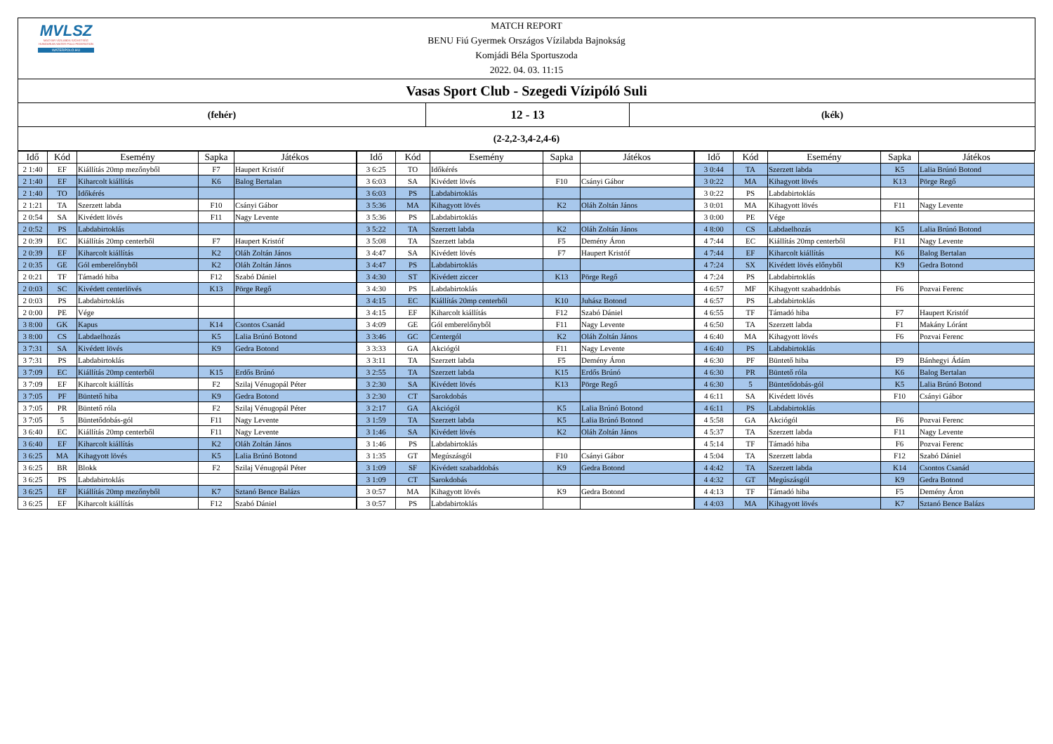MVLSZ
MAGYAR VÍZILABDA SZÖVETSÉG
HUNGARIAN WATER POLO FEDERATION
WATERPOLO.HU
MATCH REPORT
BENU Fiú Gyermek Országos Vízilabda Bajnokság
Komjádi Béla Sportuszoda
2022. 04. 03. 11:15
Vasas Sport Club - Szegedi Vízipóló Suli
(fehér)
12 - 13
(kék)
(2-2,2-3,4-2,4-6)
| Idő | Kód | Esemény | Sapka | Játékos | Idő | Kód | Esemény | Sapka | Játékos | Idő | Kód | Esemény | Sapka | Játékos |
| --- | --- | --- | --- | --- | --- | --- | --- | --- | --- | --- | --- | --- | --- | --- |
| 2 1:40 | EF | Kiállítás 20mp mezőnyből | F7 | Haupert Kristóf | 3 6:25 | TO | Időkérés | | | 3 0:44 | TA | Szerzett labda | K5 | Lalia Brúnó Botond |
| 2 1:40 | EF | Kiharcolt kiállítás | K6 | Balog Bertalan | 3 6:03 | SA | Kivédett lövés | F10 | Csányi Gábor | 3 0:22 | MA | Kihagyott lövés | K13 | Pörge Regő |
| 2 1:40 | TO | Időkérés | | | 3 6:03 | PS | Labdabirtoklás | | | 3 0:22 | PS | Labdabirtoklás | | |
| 2 1:21 | TA | Szerzett labda | F10 | Csányi Gábor | 3 5:36 | MA | Kihagyott lövés | K2 | Oláh Zoltán János | 3 0:01 | MA | Kihagyott lövés | F11 | Nagy Levente |
| 2 0:54 | SA | Kivédett lövés | F11 | Nagy Levente | 3 5:36 | PS | Labdabirtoklás | | | 3 0:00 | PE | Vége | | |
| 2 0:52 | PS | Labdabirtoklás | | | 3 5:22 | TA | Szerzett labda | K2 | Oláh Zoltán János | 4 8:00 | CS | Labdaelhozás | K5 | Lalia Brúnó Botond |
| 2 0:39 | EC | Kiállítás 20mp centerből | F7 | Haupert Kristóf | 3 5:08 | TA | Szerzett labda | F5 | Demény Áron | 4 7:44 | EC | Kiállítás 20mp centerből | F11 | Nagy Levente |
| 2 0:39 | EF | Kiharcolt kiállítás | K2 | Oláh Zoltán János | 3 4:47 | SA | Kivédett lövés | F7 | Haupert Kristóf | 4 7:44 | EF | Kiharcolt kiállítás | K6 | Balog Bertalan |
| 2 0:35 | GE | Gól emberelőnyből | K2 | Oláh Zoltán János | 3 4:47 | PS | Labdabirtoklás | | | 4 7:24 | SX | Kivédett lövés előnyből | K9 | Gedra Botond |
| 2 0:21 | TF | Támadó hiba | F12 | Szabó Dániel | 3 4:30 | ST | Kivédett ziccer | K13 | Pörge Regő | 4 7:24 | PS | Labdabirtoklás | | |
| 2 0:03 | SC | Kivédett centerlövés | K13 | Pörge Regő | 3 4:30 | PS | Labdabirtoklás | | | 4 6:57 | MF | Kihagyott szabaddobás | F6 | Pozvai Ferenc |
| 2 0:03 | PS | Labdabirtoklás | | | 3 4:15 | EC | Kiállítás 20mp centerből | K10 | Juhász Botond | 4 6:57 | PS | Labdabirtoklás | | |
| 2 0:00 | PE | Vége | | | 3 4:15 | EF | Kiharcolt kiállítás | F12 | Szabó Dániel | 4 6:55 | TF | Támadó hiba | F7 | Haupert Kristóf |
| 3 8:00 | GK | Kapus | K14 | Csontos Csanád | 3 4:09 | GE | Gól emberelőnyből | F11 | Nagy Levente | 4 6:50 | TA | Szerzett labda | F1 | Makány Lóránt |
| 3 8:00 | CS | Labdaelhozás | K5 | Lalia Brúnó Botond | 3 3:46 | GC | Centergól | K2 | Oláh Zoltán János | 4 6:40 | MA | Kihagyott lövés | F6 | Pozvai Ferenc |
| 3 7:31 | SA | Kivédett lövés | K9 | Gedra Botond | 3 3:33 | GA | Akciógól | F11 | Nagy Levente | 4 6:40 | PS | Labdabirtoklás | | |
| 3 7:31 | PS | Labdabirtoklás | | | 3 3:11 | TA | Szerzett labda | F5 | Demény Áron | 4 6:30 | PF | Büntető hiba | F9 | Bánhegyi Ádám |
| 3 7:09 | EC | Kiállítás 20mp centerből | K15 | Erdős Brúnó | 3 2:55 | TA | Szerzett labda | K15 | Erdős Brúnó | 4 6:30 | PR | Büntető róla | K6 | Balog Bertalan |
| 3 7:09 | EF | Kiharcolt kiállítás | F2 | Szilaj Vénugopál Péter | 3 2:30 | SA | Kivédett lövés | K13 | Pörge Regő | 4 6:30 | 5 | Büntetődobás-gól | K5 | Lalia Brúnó Botond |
| 3 7:05 | PF | Büntető hiba | K9 | Gedra Botond | 3 2:30 | CT | Sarokdobás | | | 4 6:11 | SA | Kivédett lövés | F10 | Csányi Gábor |
| 3 7:05 | PR | Büntető róla | F2 | Szilaj Vénugopál Péter | 3 2:17 | GA | Akciógól | K5 | Lalia Brúnó Botond | 4 6:11 | PS | Labdabirtoklás | | |
| 3 7:05 | 5 | Büntetődobás-gól | F11 | Nagy Levente | 3 1:59 | TA | Szerzett labda | K5 | Lalia Brúnó Botond | 4 5:58 | GA | Akciógól | F6 | Pozvai Ferenc |
| 3 6:40 | EC | Kiállítás 20mp centerből | F11 | Nagy Levente | 3 1:46 | SA | Kivédett lövés | K2 | Oláh Zoltán János | 4 5:37 | TA | Szerzett labda | F11 | Nagy Levente |
| 3 6:40 | EF | Kiharcolt kiállítás | K2 | Oláh Zoltán János | 3 1:46 | PS | Labdabirtoklás | | | 4 5:14 | TF | Támadó hiba | F6 | Pozvai Ferenc |
| 3 6:25 | MA | Kihagyott lövés | K5 | Lalia Brúnó Botond | 3 1:35 | GT | Megúszásgól | F10 | Csányi Gábor | 4 5:04 | TA | Szerzett labda | F12 | Szabó Dániel |
| 3 6:25 | BR | Blokk | F2 | Szilaj Vénugopál Péter | 3 1:09 | SF | Kivédett szabaddobás | K9 | Gedra Botond | 4 4:42 | TA | Szerzett labda | K14 | Csontos Csanád |
| 3 6:25 | PS | Labdabirtoklás | | | 3 1:09 | CT | Sarokdobás | | | 4 4:32 | GT | Megúszásgól | K9 | Gedra Botond |
| 3 6:25 | EF | Kiállítás 20mp mezőnyből | K7 | Sztanó Bence Balázs | 3 0:57 | MA | Kihagyott lövés | K9 | Gedra Botond | 4 4:13 | TF | Támadó hiba | F5 | Demény Áron |
| 3 6:25 | EF | Kiharcolt kiállítás | F12 | Szabó Dániel | 3 0:57 | PS | Labdabirtoklás | | | 4 4:03 | MA | Kihagyott lövés | K7 | Sztanó Bence Balázs |